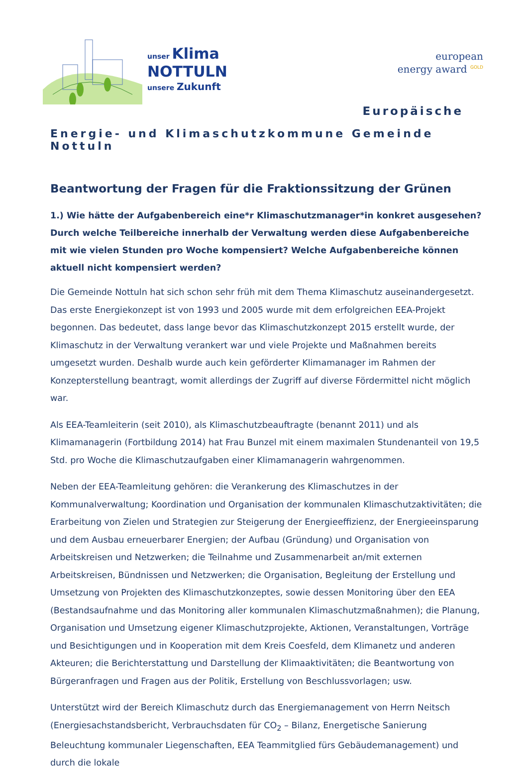unser Klima
NOTTULN
unsere Zukunft
european
energy award <sup>GOLD</sup>
Europäische
Energie- und Klimaschutzkommune Gemeinde Nottuln
Beantwortung der Fragen für die Fraktionssitzung der Grünen
1.) Wie hätte der Aufgabenbereich eine*r Klimaschutzmanager*in konkret ausgesehen? Durch welche Teilbereiche innerhalb der Verwaltung werden diese Aufgabenbereiche mit wie vielen Stunden pro Woche kompensiert? Welche Aufgabenbereiche können aktuell nicht kompensiert werden?
Die Gemeinde Nottuln hat sich schon sehr früh mit dem Thema Klimaschutz auseinandergesetzt. Das erste Energiekonzept ist von 1993 und 2005 wurde mit dem erfolgreichen EEA-Projekt begonnen. Das bedeutet, dass lange bevor das Klimaschutzkonzept 2015 erstellt wurde, der Klimaschutz in der Verwaltung verankert war und viele Projekte und Maßnahmen bereits umgesetzt wurden. Deshalb wurde auch kein geförderter Klimamanager im Rahmen der Konzepterstellung beantragt, womit allerdings der Zugriff auf diverse Fördermittel nicht möglich war.
Als EEA-Teamleiterin (seit 2010), als Klimaschutzbeauftragte (benannt 2011) und als Klimamanagerin (Fortbildung 2014) hat Frau Bunzel mit einem maximalen Stundenanteil von 19,5 Std. pro Woche die Klimaschutzaufgaben einer Klimamanagerin wahrgenommen.
Neben der EEA-Teamleitung gehören: die Verankerung des Klimaschutzes in der Kommunalverwaltung; Koordination und Organisation der kommunalen Klimaschutzaktivitäten; die Erarbeitung von Zielen und Strategien zur Steigerung der Energieeffizienz, der Energieeinsparung und dem Ausbau erneuerbarer Energien; der Aufbau (Gründung) und Organisation von Arbeitskreisen und Netzwerken; die Teilnahme und Zusammenarbeit an/mit externen Arbeitskreisen, Bündnissen und Netzwerken; die Organisation, Begleitung der Erstellung und Umsetzung von Projekten des Klimaschutzkonzeptes, sowie dessen Monitoring über den EEA (Bestandsaufnahme und das Monitoring aller kommunalen Klimaschutzmaßnahmen); die Planung, Organisation und Umsetzung eigener Klimaschutzprojekte, Aktionen, Veranstaltungen, Vorträge und Besichtigungen und in Kooperation mit dem Kreis Coesfeld, dem Klimanetz und anderen Akteuren; die Berichterstattung und Darstellung der Klimaaktivitäten; die Beantwortung von Bürgeranfragen und Fragen aus der Politik, Erstellung von Beschlussvorlagen; usw.
Unterstützt wird der Bereich Klimaschutz durch das Energiemanagement von Herrn Neitsch (Energiesachstandsbericht, Verbrauchsdaten für CO<sub>2</sub> – Bilanz, Energetische Sanierung Beleuchtung kommunaler Liegenschaften, EEA Teammitglied fürs Gebäudemanagement) und durch die lokale